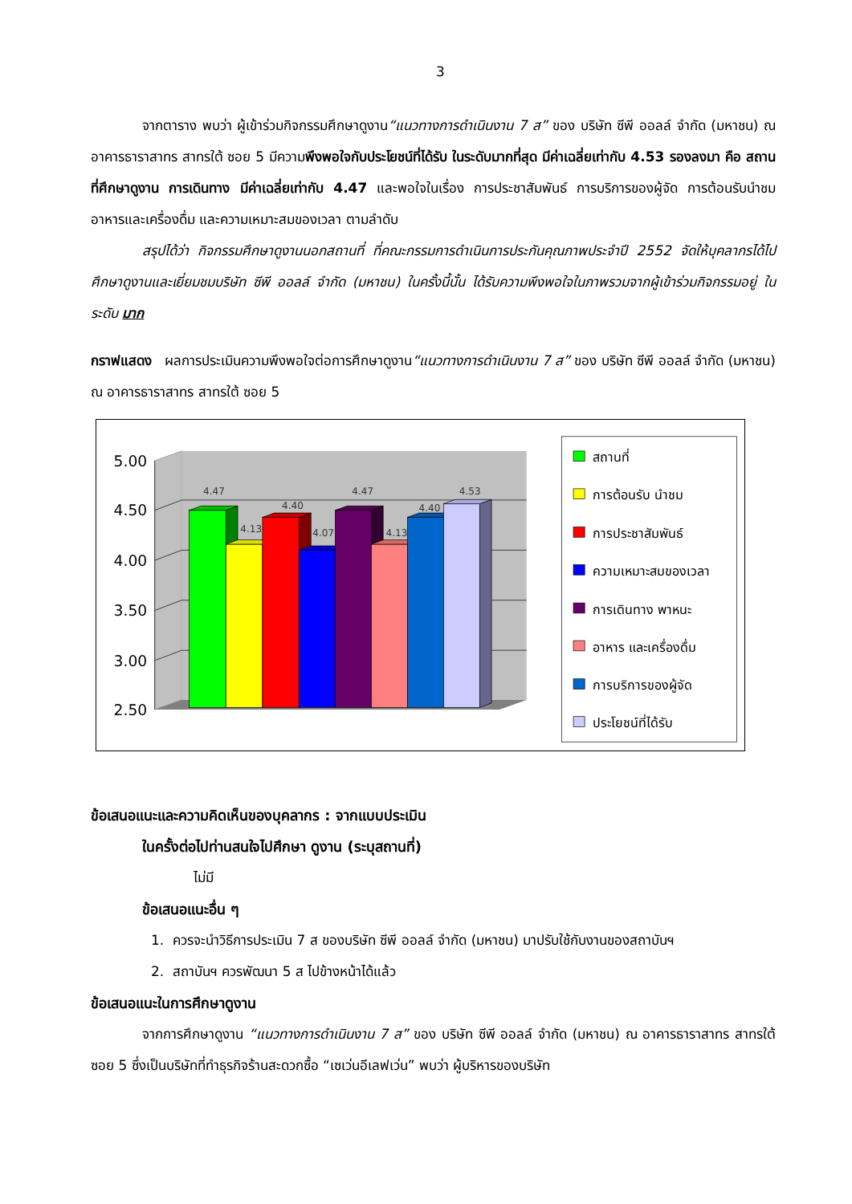3
จากตาราง พบว่า ผู้เข้าร่วมกิจกรรมศึกษาดูงาน“แนวทางการดำเนินงาน 7 ส” ของ บริษัท ซีพี ออลล์ จำกัด (มหาชน) ณ อาคารธาราสาทร สาทรใต้ ซอย 5 มีความพึงพอใจกับประโยชน์ที่ได้รับ ในระดับมากที่สุด มีค่าเฉลี่ยเท่ากับ 4.53 รองลงมา คือ สถานที่ศึกษาดูงาน การเดินทาง มีค่าเฉลี่ยเท่ากับ 4.47 และพอใจในเรื่อง การประชาสัมพันธ์ การบริการของผู้จัด การต้อนรับนำชม อาหารและเครื่องดื่ม และความเหมาะสมของเวลา ตามลำดับ
สรุปได้ว่า กิจกรรมศึกษาดูงานนอกสถานที่ ที่คณะกรรมการดำเนินการประกันคุณภาพประจำปี 2552 จัดให้บุคลากรได้ไปศึกษาดูงานและเยี่ยมชมบริษัท ซีพี ออลล์ จำกัด (มหาชน) ในครั้งนี้นั้น ได้รับความพึงพอใจในภาพรวมจากผู้เข้าร่วมกิจกรรมอยู่ ในระดับ มาก
กราฟแสดง ผลการประเมินความพึงพอใจต่อการศึกษาดูงาน“แนวทางการดำเนินงาน 7 ส” ของ บริษัท ซีพี ออลล์ จำกัด (มหาชน) ณ อาคารธาราสาทร สาทรใต้ ซอย 5
5.00
4.50
4.00
3.50
3.00
2.50
4.47
4.13
4.40
4.07
4.47
4.13
4.40
4.53
สถานที่
การต้อนรับ นำชม
การประชาสัมพันธ์
ความเหมาะสมของเวลา
การเดินทาง พาหนะ
อาหาร และเครื่องดื่ม
การบริการของผู้จัด
ประโยชน์ที่ได้รับ
ข้อเสนอแนะและความคิดเห็นของบุคลากร : จากแบบประเมิน
ในครั้งต่อไปท่านสนใจไปศึกษา ดูงาน (ระบุสถานที่)
ไม่มี
ข้อเสนอแนะอื่น ๆ
1. ควรจะนำวิธีการประเมิน 7 ส ของบริษัท ซีพี ออลล์ จำกัด (มหาชน) มาปรับใช้กับงานของสถาบันฯ
2. สถาบันฯ ควรพัฒนา 5 ส ไปข้างหน้าได้แล้ว
ข้อเสนอแนะในการศึกษาดูงาน
จากการศึกษาดูงาน “แนวทางการดำเนินงาน 7 ส” ของ บริษัท ซีพี ออลล์ จำกัด (มหาชน) ณ อาคารธาราสาทร สาทรใต้ ซอย 5 ซึ่งเป็นบริษัทที่ทำธุรกิจร้านสะดวกซื้อ “เซเว่นอีเลฟเว่น” พบว่า ผู้บริหารของบริษัท